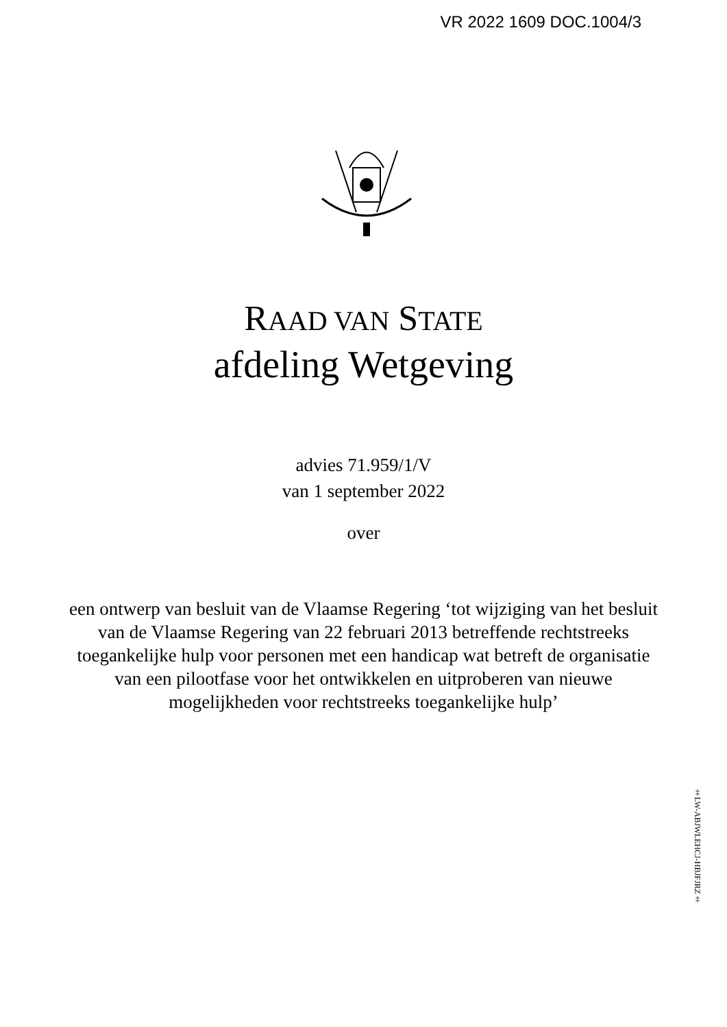VR 2022 1609 DOC.1004/3
RAAD VAN STATE
afdeling Wetgeving
advies 71.959/1/V
van 1 september 2022
over
een ontwerp van besluit van de Vlaamse Regering ‘tot wijziging van het besluit van de Vlaamse Regering van 22 februari 2013 betreffende rechtstreeks toegankelijke hulp voor personen met een handicap wat betreft de organisatie van een pilootfase voor het ontwikkelen en uitproberen van nieuwe mogelijkheden voor rechtstreeks toegankelijke hulp’
‡LW-ABJWLEHCJ-HBJFJRZ‡